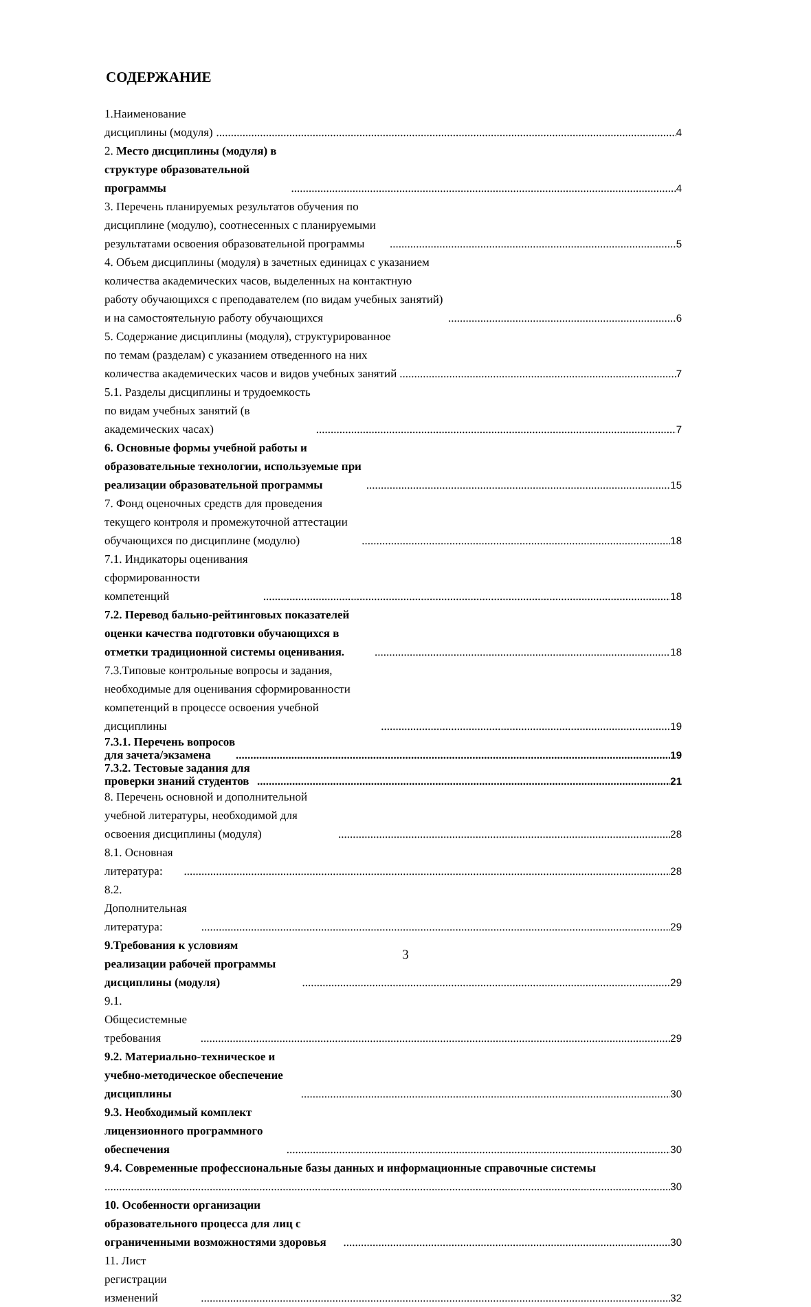СОДЕРЖАНИЕ
1.Наименование дисциплины (модуля) 4
2. Место дисциплины (модуля) в структуре образовательной программы 4
3. Перечень планируемых результатов обучения по дисциплине (модулю), соотнесенных с планируемыми результатами освоения образовательной программы 5
4. Объем дисциплины (модуля) в зачетных единицах с указанием количества академических часов, выделенных на контактную работу обучающихся с преподавателем (по видам учебных занятий) и на самостоятельную работу обучающихся 6
5. Содержание дисциплины (модуля), структурированное по темам (разделам) с указанием отведенного на них количества академических часов и видов учебных занятий 7
5.1. Разделы дисциплины и трудоемкость по видам учебных занятий (в академических часах) 7
6. Основные формы учебной работы и образовательные технологии, используемые при реализации образовательной программы 15
7. Фонд оценочных средств для проведения текущего контроля и промежуточной аттестации обучающихся по дисциплине (модулю) 18
7.1. Индикаторы оценивания сформированности компетенций 18
7.2. Перевод бально-рейтинговых показателей оценки качества подготовки обучающихся в отметки традиционной системы оценивания. 18
7.3.Типовые контрольные вопросы и задания, необходимые для оценивания сформированности компетенций в процессе освоения учебной дисциплины 19
7.3.1. Перечень вопросов для зачета/экзамена 19
7.3.2. Тестовые задания для проверки знаний студентов 21
8. Перечень основной и дополнительной учебной литературы, необходимой для освоения дисциплины (модуля) 28
8.1. Основная литература: 28
8.2. Дополнительная литература: 29
9.Требования к условиям реализации рабочей программы дисциплины (модуля) 29
9.1. Общесистемные требования 29
9.2. Материально-техническое и учебно-методическое обеспечение дисциплины 30
9.3. Необходимый комплект лицензионного программного обеспечения 30
9.4. Современные профессиональные базы данных и информационные справочные системы
30
10. Особенности организации образовательного процесса для лиц с ограниченными возможностями здоровья 30
11. Лист регистрации изменений 32
3